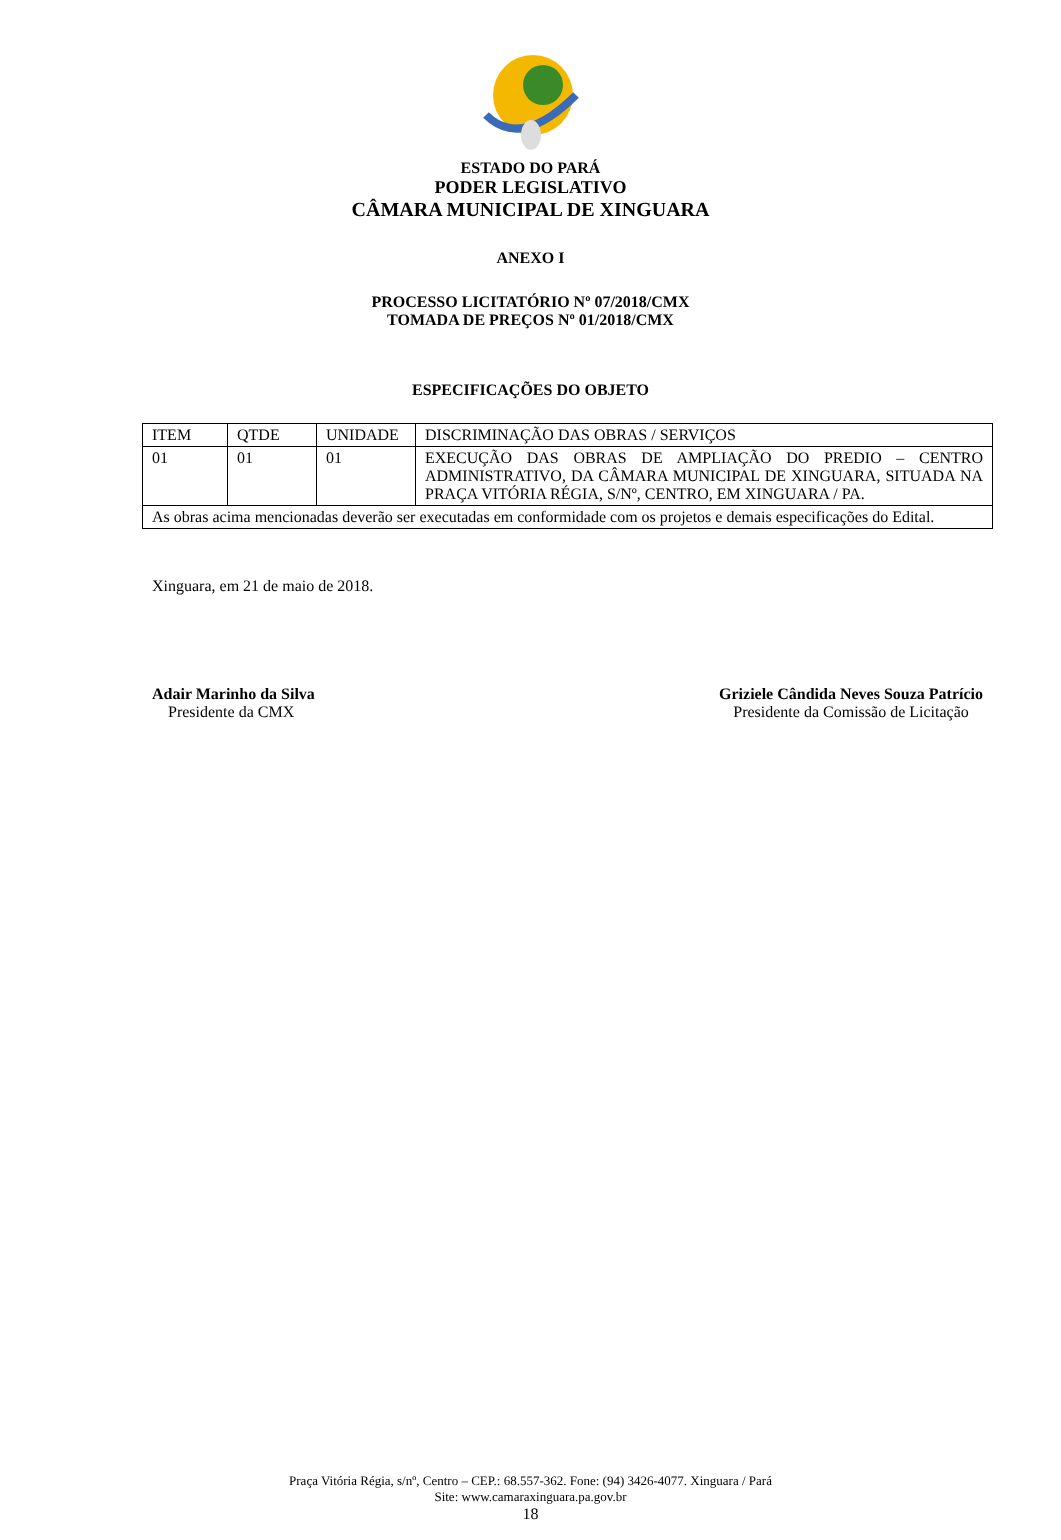ESTADO DO PARÁ
PODER LEGISLATIVO
CÂMARA MUNICIPAL DE XINGUARA
ANEXO I
PROCESSO LICITATÓRIO Nº 07/2018/CMX
TOMADA DE PREÇOS Nº 01/2018/CMX
ESPECIFICAÇÕES DO OBJETO
| ITEM | QTDE | UNIDADE | DISCRIMINAÇÃO DAS OBRAS / SERVIÇOS |
| 01 | 01 | 01 | EXECUÇÃO DAS OBRAS DE AMPLIAÇÃO DO PREDIO – CENTRO ADMINISTRATIVO, DA CÂMARA MUNICIPAL DE XINGUARA, SITUADA NA PRAÇA VITÓRIA RÉGIA, S/Nº, CENTRO, EM XINGUARA / PA. |
| As obras acima mencionadas deverão ser executadas em conformidade com os projetos e demais especificações do Edital. | | | |
Xinguara, em 21 de maio de 2018.
Adair Marinho da Silva
Presidente da CMX
Griziele Cândida Neves Souza Patrício
Presidente da Comissão de Licitação
Praça Vitória Régia, s/nº, Centro – CEP.: 68.557-362. Fone: (94) 3426-4077. Xinguara / Pará
Site: www.camaraxinguara.pa.gov.br
18